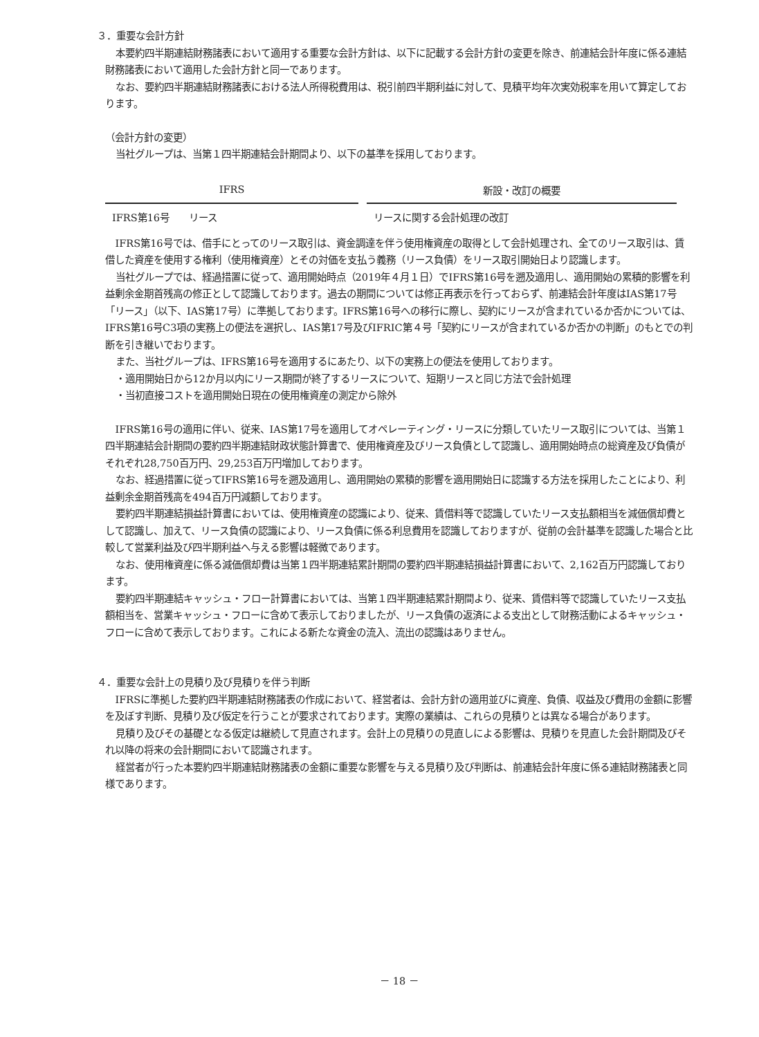３．重要な会計方針
本要約四半期連結財務諸表において適用する重要な会計方針は、以下に記載する会計方針の変更を除き、前連結会計年度に係る連結財務諸表において適用した会計方針と同一であります。
なお、要約四半期連結財務諸表における法人所得税費用は、税引前四半期利益に対して、見積平均年次実効税率を用いて算定しております。
（会計方針の変更）
当社グループは、当第１四半期連結会計期間より、以下の基準を採用しております。
| IFRS | 新設・改訂の概要 |
| --- | --- |
| IFRS第16号 リース | リースに関する会計処理の改訂 |
IFRS第16号では、借手にとってのリース取引は、資金調達を伴う使用権資産の取得として会計処理され、全てのリース取引は、賃借した資産を使用する権利（使用権資産）とその対価を支払う義務（リース負債）をリース取引開始日より認識します。
当社グループでは、経過措置に従って、適用開始時点（2019年４月１日）でIFRS第16号を遡及適用し、適用開始の累積的影響を利益剰余金期首残高の修正として認識しております。過去の期間については修正再表示を行っておらず、前連結会計年度はIAS第17号「リース」（以下、IAS第17号）に準拠しております。IFRS第16号への移行に際し、契約にリースが含まれているか否かについては、IFRS第16号C3項の実務上の便法を選択し、IAS第17号及びIFRIC第４号「契約にリースが含まれているか否かの判断」のもとでの判断を引き継いでおります。
また、当社グループは、IFRS第16号を適用するにあたり、以下の実務上の便法を使用しております。
・適用開始日から12か月以内にリース期間が終了するリースについて、短期リースと同じ方法で会計処理
・当初直接コストを適用開始日現在の使用権資産の測定から除外
IFRS第16号の適用に伴い、従来、IAS第17号を適用してオペレーティング・リースに分類していたリース取引については、当第１四半期連結会計期間の要約四半期連結財政状態計算書で、使用権資産及びリース負債として認識し、適用開始時点の総資産及び負債がそれぞれ28,750百万円、29,253百万円増加しております。
なお、経過措置に従ってIFRS第16号を遡及適用し、適用開始の累積的影響を適用開始日に認識する方法を採用したことにより、利益剰余金期首残高を494百万円減額しております。
要約四半期連結損益計算書においては、使用権資産の認識により、従来、賃借料等で認識していたリース支払額相当を減価償却費として認識し、加えて、リース負債の認識により、リース負債に係る利息費用を認識しておりますが、従前の会計基準を認識した場合と比較して営業利益及び四半期利益へ与える影響は軽微であります。
なお、使用権資産に係る減価償却費は当第１四半期連結累計期間の要約四半期連結損益計算書において、2,162百万円認識しております。
要約四半期連結キャッシュ・フロー計算書においては、当第１四半期連結累計期間より、従来、賃借料等で認識していたリース支払額相当を、営業キャッシュ・フローに含めて表示しておりましたが、リース負債の返済による支出として財務活動によるキャッシュ・フローに含めて表示しております。これによる新たな資金の流入、流出の認識はありません。
４．重要な会計上の見積り及び見積りを伴う判断
IFRSに準拠した要約四半期連結財務諸表の作成において、経営者は、会計方針の適用並びに資産、負債、収益及び費用の金額に影響を及ぼす判断、見積り及び仮定を行うことが要求されております。実際の業績は、これらの見積りとは異なる場合があります。
見積り及びその基礎となる仮定は継続して見直されます。会計上の見積りの見直しによる影響は、見積りを見直した会計期間及びそれ以降の将来の会計期間において認識されます。
経営者が行った本要約四半期連結財務諸表の金額に重要な影響を与える見積り及び判断は、前連結会計年度に係る連結財務諸表と同様であります。
－ 18 －